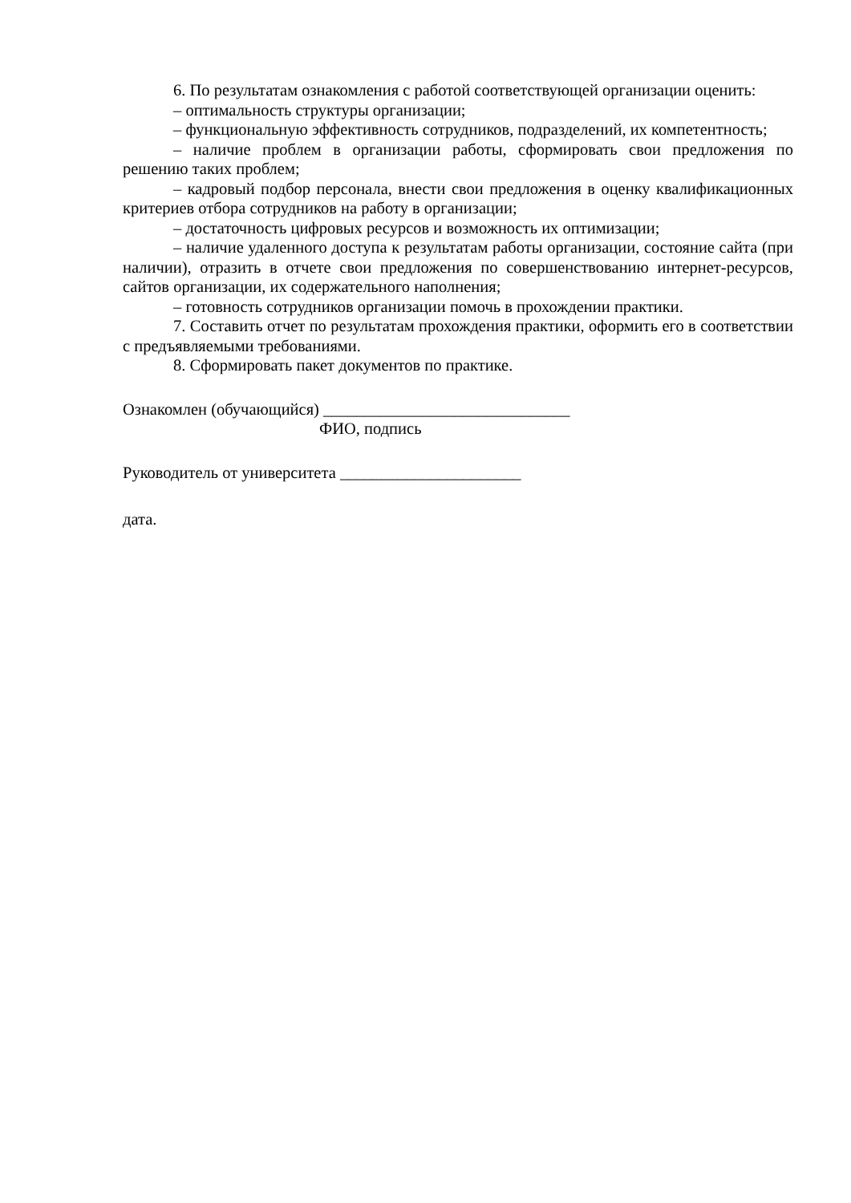6. По результатам ознакомления с работой соответствующей организации оценить:
– оптимальность структуры организации;
– функциональную эффективность сотрудников, подразделений, их компетентность;
– наличие проблем в организации работы, сформировать свои предложения по решению таких проблем;
– кадровый подбор персонала, внести свои предложения в оценку квалификационных критериев отбора сотрудников на работу в организации;
– достаточность цифровых ресурсов и возможность их оптимизации;
– наличие удаленного доступа к результатам работы организации, состояние сайта (при наличии), отразить в отчете свои предложения по совершенствованию интернет-ресурсов, сайтов организации, их содержательного наполнения;
– готовность сотрудников организации помочь в прохождении практики.
7. Составить отчет по результатам прохождения практики, оформить его в соответствии с предъявляемыми требованиями.
8. Сформировать пакет документов по практике.
Ознакомлен (обучающийся) ______________________________
ФИО, подпись
Руководитель от университета ______________________
дата.